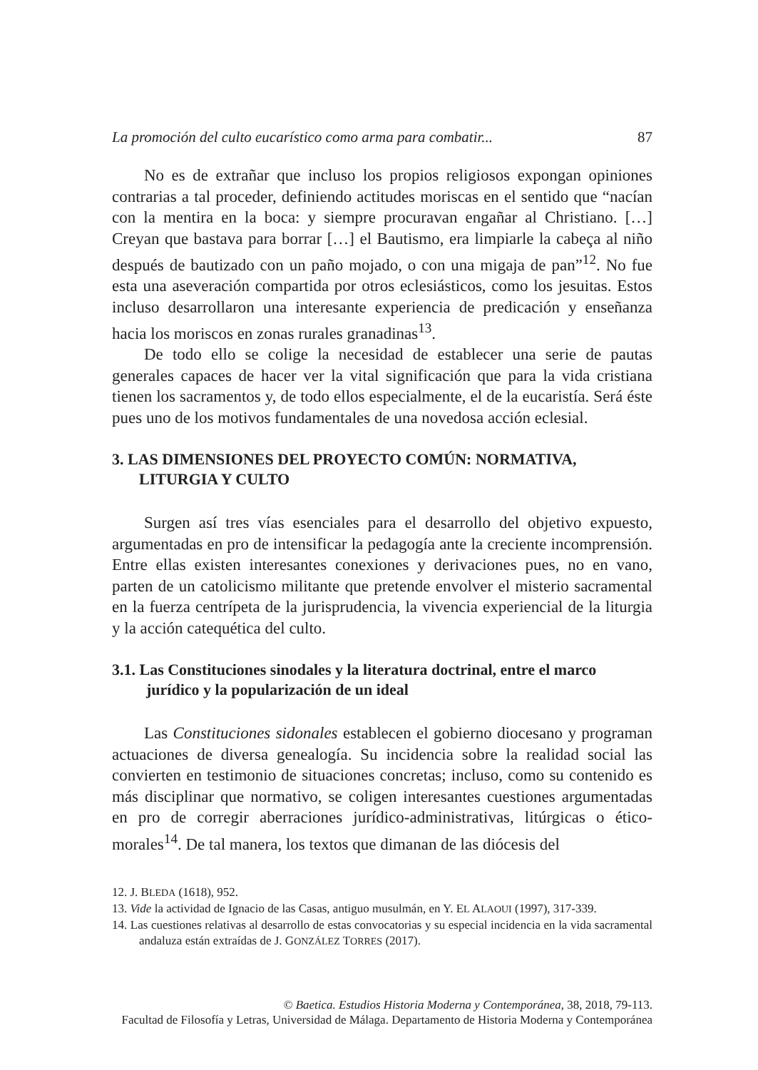La promoción del culto eucarístico como arma para combatir... 87
No es de extrañar que incluso los propios religiosos expongan opiniones contrarias a tal proceder, definiendo actitudes moriscas en el sentido que “nacían con la mentira en la boca: y siempre procuravan engañar al Christiano. […] Creyan que bastava para borrar […] el Bautismo, era limpiarle la cabeça al niño después de bautizado con un paño mojado, o con una migaja de pan”<sup>12</sup>. No fue esta una aseveración compartida por otros eclesiásticos, como los jesuitas. Estos incluso desarrollaron una interesante experiencia de predicación y enseñanza hacia los moriscos en zonas rurales granadinas<sup>13</sup>.
De todo ello se colige la necesidad de establecer una serie de pautas generales capaces de hacer ver la vital significación que para la vida cristiana tienen los sacramentos y, de todo ellos especialmente, el de la eucaristía. Será éste pues uno de los motivos fundamentales de una novedosa acción eclesial.
3. LAS DIMENSIONES DEL PROYECTO COMÚN: NORMATIVA, LITURGIA Y CULTO
Surgen así tres vías esenciales para el desarrollo del objetivo expuesto, argumentadas en pro de intensificar la pedagogía ante la creciente incomprensión. Entre ellas existen interesantes conexiones y derivaciones pues, no en vano, parten de un catolicismo militante que pretende envolver el misterio sacramental en la fuerza centrípeta de la jurisprudencia, la vivencia experiencial de la liturgia y la acción catequética del culto.
3.1. Las Constituciones sinodales y la literatura doctrinal, entre el marco jurídico y la popularización de un ideal
Las Constituciones sidonales establecen el gobierno diocesano y programan actuaciones de diversa genealogía. Su incidencia sobre la realidad social las convierten en testimonio de situaciones concretas; incluso, como su contenido es más disciplinar que normativo, se coligen interesantes cuestiones argumentadas en pro de corregir aberraciones jurídico-administrativas, litúrgicas o ético-morales<sup>14</sup>. De tal manera, los textos que dimanan de las diócesis del
12. J. BLEDA (1618), 952.
13. Vide la actividad de Ignacio de las Casas, antiguo musulmán, en Y. EL ALAOUI (1997), 317-339.
14. Las cuestiones relativas al desarrollo de estas convocatorias y su especial incidencia en la vida sacramental andaluza están extraídas de J. GONZÁLEZ TORRES (2017).
© Baetica. Estudios Historia Moderna y Contemporánea, 38, 2018, 79-113.
Facultad de Filosofía y Letras, Universidad de Málaga. Departamento de Historia Moderna y Contemporánea